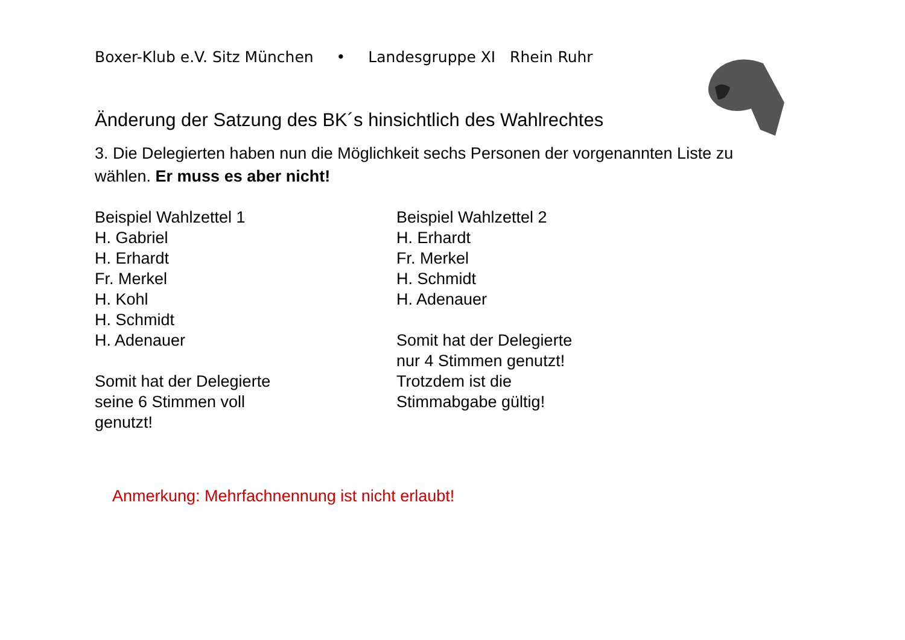Boxer-Klub e.V. Sitz München • Landesgruppe XI Rhein Ruhr
Änderung der Satzung des BK´s hinsichtlich des Wahlrechtes
3. Die Delegierten haben nun die Möglichkeit sechs Personen der vorgenannten Liste zu wählen. Er muss es aber nicht!
Beispiel Wahlzettel 1
H. Gabriel
H. Erhardt
Fr. Merkel
H. Kohl
H. Schmidt
H. Adenauer
Somit hat der Delegierte
seine 6 Stimmen voll
genutzt!
Beispiel Wahlzettel 2
H. Erhardt
Fr. Merkel
H. Schmidt
H. Adenauer
Somit hat der Delegierte
nur 4 Stimmen genutzt!
Trotzdem ist die
Stimmabgabe gültig!
Anmerkung: Mehrfachnennung ist nicht erlaubt!